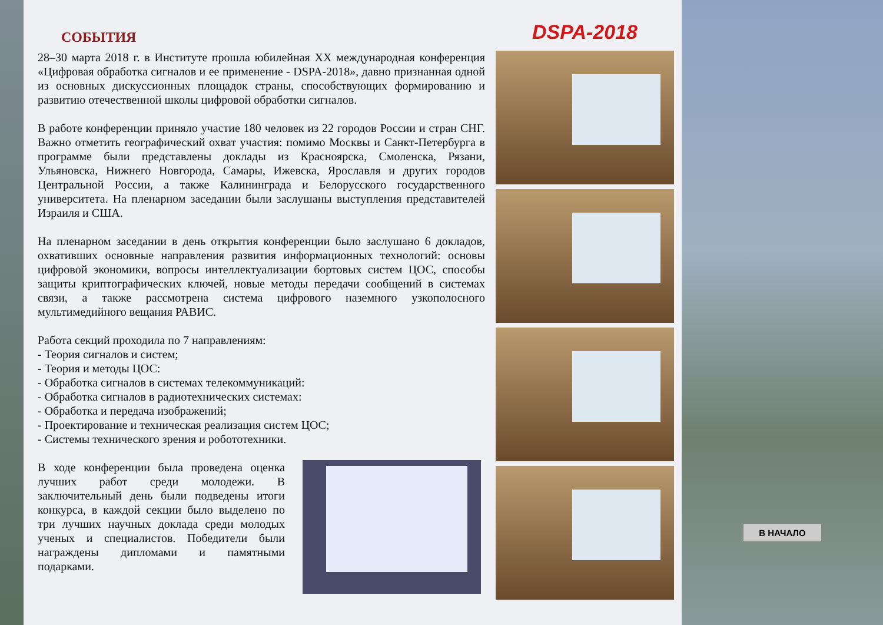СОБЫТИЯ
28–30 марта 2018 г. в Институте прошла юбилейная XX международная конференция «Цифровая обработка сигналов и ее применение - DSPA-2018», давно признанная одной из основных дискуссионных площадок страны, способствующих формированию и развитию отечественной школы цифровой обработки сигналов.
В работе конференции приняло участие 180 человек из 22 городов России и стран СНГ. Важно отметить географический охват участия: помимо Москвы и Санкт-Петербурга в программе были представлены доклады из Красноярска, Смоленска, Рязани, Ульяновска, Нижнего Новгорода, Самары, Ижевска, Ярославля и других городов Центральной России, а также Калининграда и Белорусского государственного университета. На пленарном заседании были заслушаны выступления представителей Израиля и США.
На пленарном заседании в день открытия конференции было заслушано 6 докладов, охвативших основные направления развития информационных технологий: основы цифровой экономики, вопросы интеллектуализации бортовых систем ЦОС, способы защиты криптографических ключей, новые методы передачи сообщений в системах связи, а также рассмотрена система цифрового наземного узкополосного мультимедийного вещания РАВИС.
Работа секций проходила по 7 направлениям:
- Теория сигналов и систем;
- Теория и методы ЦОС:
- Обработка сигналов в системах телекоммуникаций:
- Обработка сигналов в радиотехнических системах:
- Обработка и передача изображений;
- Проектирование и техническая реализация систем ЦОС;
- Системы технического зрения и робототехники.
В ходе конференции была проведена оценка лучших работ среди молодежи. В заключительный день были подведены итоги конкурса, в каждой секции было выделено по три лучших научных доклада среди молодых ученых и специалистов. Победители были награждены дипломами и памятными подарками.
DSPA-2018
В НАЧАЛО